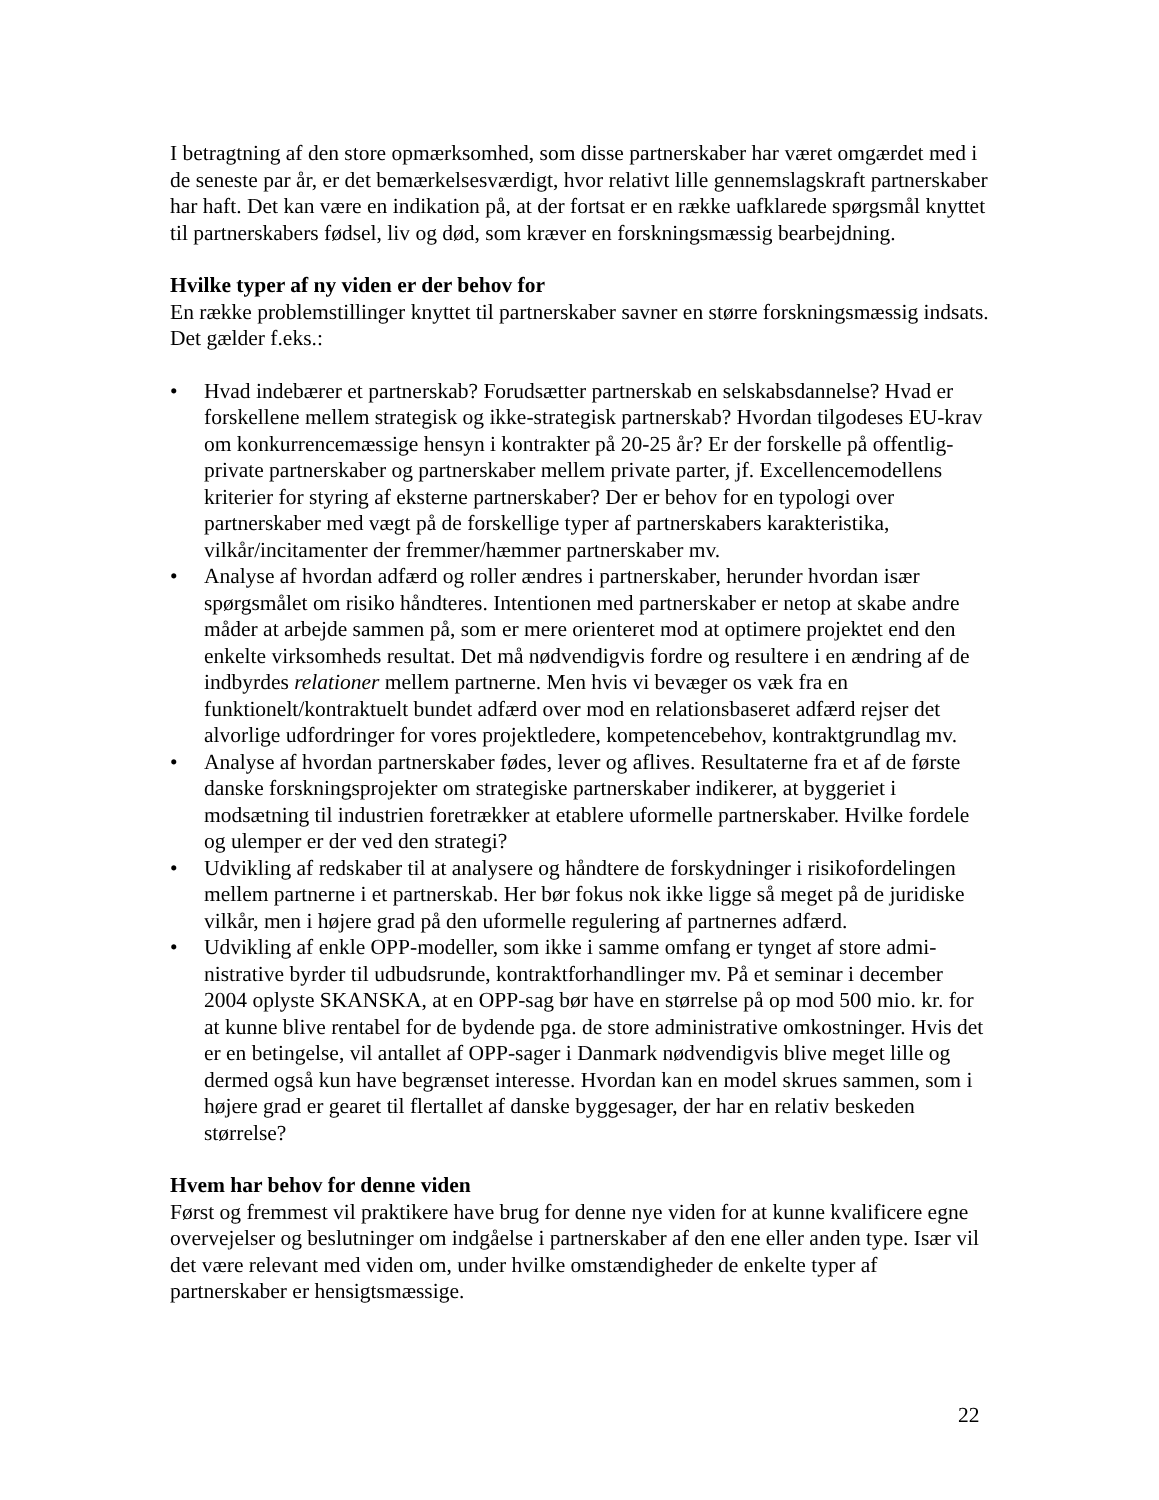I betragtning af den store opmærksomhed, som disse partnerskaber har været omgærdet med i de seneste par år, er det bemærkelsesværdigt, hvor relativt lille gennemslagskraft partnerskaber har haft. Det kan være en indikation på, at der fortsat er en række uafklare­de spørgsmål knyttet til partnerskabers fødsel, liv og død, som kræver en forskningsmæs­sig bearbejdning.
Hvilke typer af ny viden er der behov for
En række problemstillinger knyttet til partnerskaber savner en større forskningsmæssig indsats. Det gælder f.eks.:
• Hvad indebærer et partnerskab? Forudsætter partnerskab en selskabsdannelse? Hvad er forskellene mellem strategisk og ikke-strategisk partnerskab? Hvordan tilgodeses EU-krav om konkurrencemæssige hensyn i kontrakter på 20-25 år? Er der forskelle på offentlig-private partnerskaber og partnerskaber mellem private parter, jf. Excel­lencemodellens kriterier for styring af eksterne partnerskaber? Der er behov for en ty­pologi over partnerskaber med vægt på de forskellige typer af partnerskabers karakte­ristika, vilkår/incitamenter der fremmer/hæmmer partnerskaber mv.
• Analyse af hvordan adfærd og roller ændres i partnerskaber, herunder hvordan især spørgsmålet om risiko håndteres. Intentionen med partnerskaber er netop at skabe an­dre måder at arbejde sammen på, som er mere orienteret mod at optimere projektet end den enkelte virksomheds resultat. Det må nødvendigvis fordre og resultere i en ændring af de indbyrdes relationer mellem partnerne. Men hvis vi bevæger os væk fra en funktionelt/kontraktuelt bundet adfærd over mod en relationsbaseret adfærd rejser det alvorlige udfordringer for vores projektledere, kompetencebehov, kontrakt­grundlag mv.
• Analyse af hvordan partnerskaber fødes, lever og aflives. Resultaterne fra et af de før­ste danske forskningsprojekter om strategiske partnerskaber indikerer, at byggeriet i modsætning til industrien foretrækker at etablere uformelle partnerskaber. Hvilke for­dele og ulemper er der ved den strategi?
• Udvikling af redskaber til at analysere og håndtere de forskydninger i risikofordelin­gen mellem partnerne i et partnerskab. Her bør fokus nok ikke ligge så meget på de juridiske vilkår, men i højere grad på den uformelle regulering af partnernes adfærd.
• Udvikling af enkle OPP-modeller, som ikke i samme omfang er tynget af store admi­nistrative byrder til udbudsrunde, kontraktforhandlinger mv. På et seminar i december 2004 oplyste SKANSKA, at en OPP-sag bør have en størrelse på op mod 500 mio. kr. for at kunne blive rentabel for de bydende pga. de store administrative omkostninger. Hvis det er en betingelse, vil antallet af OPP-sager i Danmark nødvendigvis blive meget lille og dermed også kun have begrænset interesse. Hvordan kan en model skrues sammen, som i højere grad er gearet til flertallet af danske byggesager, der har en relativ beskeden størrelse?
Hvem har behov for denne viden
Først og fremmest vil praktikere have brug for denne nye viden for at kunne kvalificere egne overvejelser og beslutninger om indgåelse i partnerskaber af den ene eller anden ty­pe. Især vil det være relevant med viden om, under hvilke omstændigheder de enkelte typer af partnerskaber er hensigtsmæssige.
22